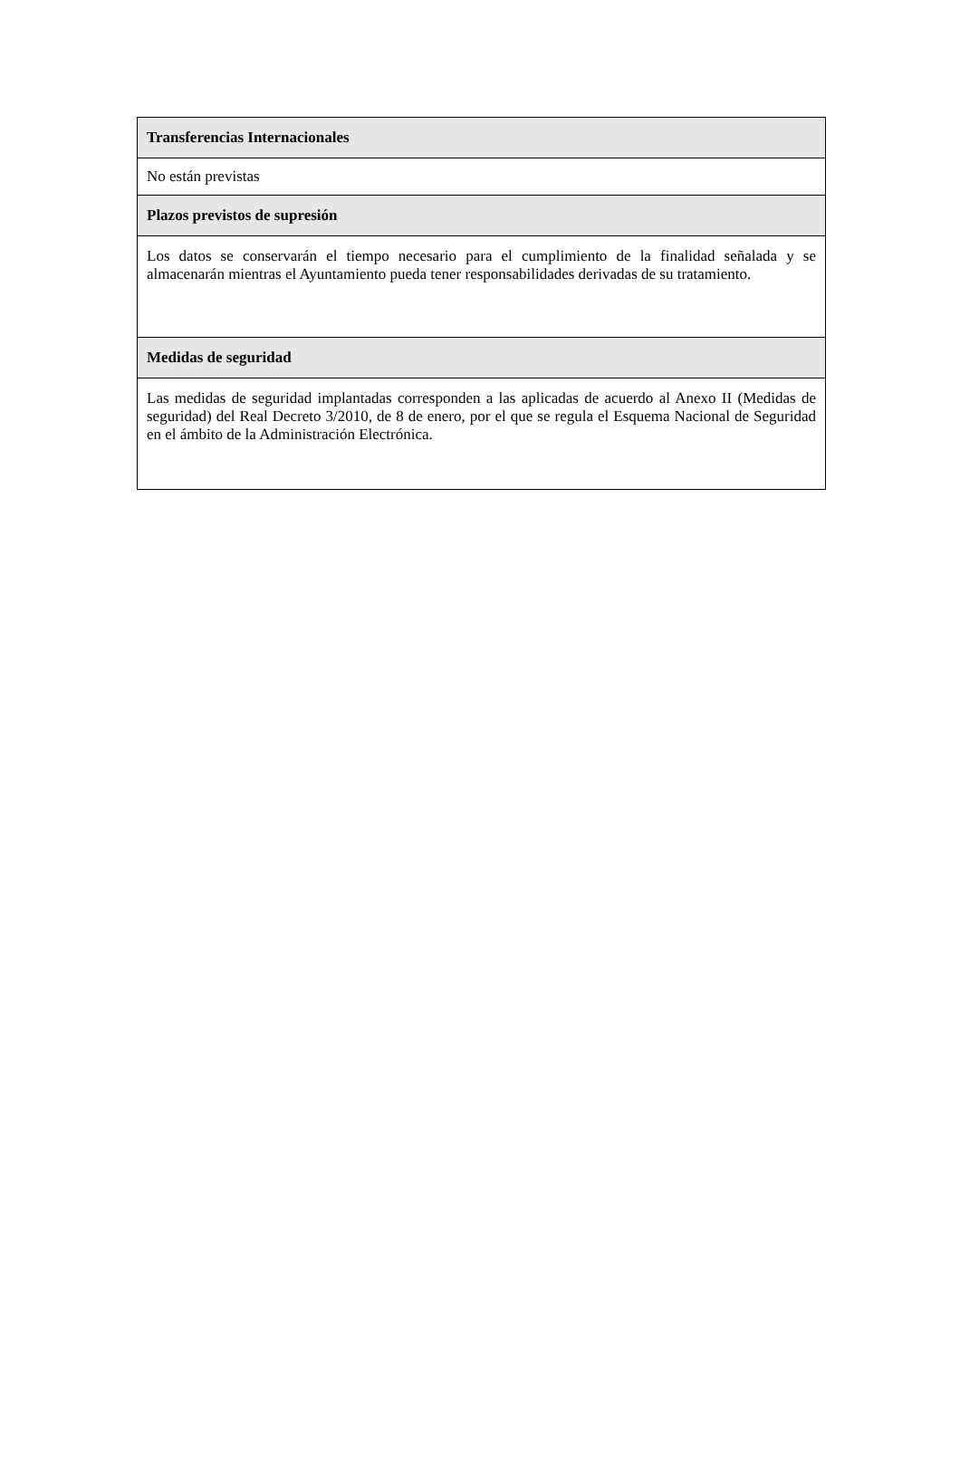| Transferencias Internacionales |
| --- |
| No están previstas |
| Plazos previstos de supresión |
| Los datos se conservarán el tiempo necesario para el cumplimiento de la finalidad señalada y se almacenarán mientras el Ayuntamiento pueda tener responsabilidades derivadas de su tratamiento. |
| Medidas de seguridad |
| Las medidas de seguridad implantadas corresponden a las aplicadas de acuerdo al Anexo II (Medidas de seguridad) del Real Decreto 3/2010, de 8 de enero, por el que se regula el Esquema Nacional de Seguridad en el ámbito de la Administración Electrónica. |